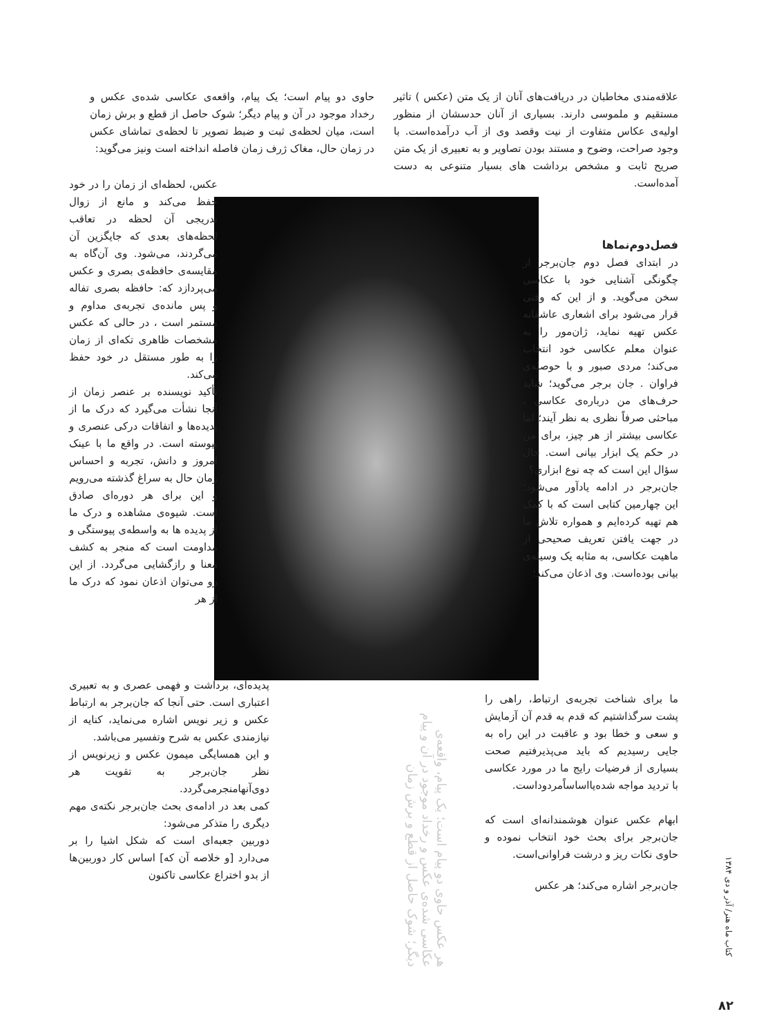علاقه‌مندی مخاطبان در دریافت‌های آنان از یک متن (عکس ) تاثیر مستقیم و ملموسی دارند. بسیاری از آنان حدسشان از منظور اولیه‌ی عکاس متفاوت از نیت وقصد وی از آب درآمده‌است. با وجود صراحت، وضوح و مستند بودن تصاویر و به تعبیری از یک متن صریح ثابت و مشخص برداشت های بسیار متنوعی به دست آمده‌است.
حاوی دو پیام است؛ یک پیام، واقعه‌ی عکاسی شده‌ی عکس و رخداد موجود در آن و پیام دیگر؛ شوک حاصل از قطع و برش زمان است، میان لحظه‌ی ثبت و ضبط تصویر تا لحظه‌ی تماشای عکس در زمان حال، مغاک ژرف زمان فاصله انداخته است ونیز می‌گوید:
فصل‌دوم‌نماها
در ابتدای فصل دوم جان‌برجر از چگونگی آشنایی خود با عکاسی سخن می‌گوید. و از این که وقتی قرار می‌شود برای اشعاری عاشقانه عکس تهیه نماید، ژان‌مور را به عنوان معلم عکاسی خود انتخاب می‌کند؛ مردی صبور و با حوصله‌ی فراوان . جان برجر می‌گوید؛ شاید حرف‌های من درباره‌ی عکاسی ، مباحثی صرفاً نظری به نظر آیند؛ اما عکاسی بیشتر از هر چیز، برای من در حکم یک ابزار بیانی است. حال سؤال این است که چه نوع ابزاری؟
جان‌برجر در ادامه یادآور می‌شود؛ این چهارمین کتابی است که با کمک هم تهیه کرده‌ایم و همواره تلاش ما در جهت یافتن تعریف صحیحی از ماهیت عکاسی، به مثابه یک وسیله‌ی بیانی بوده‌است. وی اذعان می‌کند؛
عکس، لحظه‌ای از زمان را در خود حفظ می‌کند و مانع از زوال تدریجی آن لحظه در تعاقب لحظه‌های بعدی که جایگزین آن می‌گردند، می‌شود. وی آن‌گاه به مقایسه‌ی حافظه‌ی بصری و عکس می‌پردازد که: حافظه بصری تفاله و پس مانده‌ی تجربه‌ی مداوم و مستمر است ، در حالی که عکس مشخصات ظاهری تکه‌ای از زمان را به طور مستقل در خود حفظ می‌کند.
تأکید نویسنده بر عنصر زمان از آنجا نشأت می‌گیرد که درک ما از پدیده‌ها و اتفاقات درکی عنصری و پیوسته است. در واقع ما با عینک امروز و دانش، تجربه و احساس زمان حال به سراغ گذشته می‌رویم و این برای هر دوره‌ای صادق است. شیوه‌ی مشاهده و درک ما از پدیده ها به واسطه‌ی پیوستگی و مداومت است که منجر به کشف معنا و رازگشایی می‌گردد. از این رو می‌توان اذعان نمود که درک ما از هر
پدیده‌ای، برداشت و فهمی عصری و به تعبیری اعتباری است. حتی آنجا که جان‌برجر به ارتباط عکس و زیر نویس اشاره می‌نماید، کنایه از نیازمندی عکس به شرح وتفسیر می‌باشد.
و این همسایگی میمون عکس و زیرنویس از نظر جان‌برجر به تقویت هر دوی‌آنهامنجرمی‌گردد.
کمی بعد در ادامه‌ی بحث جان‌برجر نکته‌ی مهم دیگری را متذکر می‌شود:
دوربین جعبه‌ای است که شکل اشیا را بر می‌دارد [و خلاصه آن که] اساس کار دوربین‌ها از بدو اختراع عکاسی تاکنون
هر عکس حاوی دو پیام است؛ یک پیام، واقعه‌ی عکاسی شده‌ی عکس و رخداد موجود در آن و پیام دیگر؛ شوک حاصل از قطع و برش زمان
ما برای شناخت تجربه‌ی ارتباط، راهی را پشت سرگذاشتیم که قدم به قدم آن آزمایش و سعی و خطا بود و عاقبت در این راه به جایی رسیدیم که باید می‌پذیرفتیم صحت بسیاری از فرضیات رایج ما در مورد عکاسی با تردید مواجه شده‌یااساساًمردوداست.
ابهام عکس عنوان هوشمندانه‌ای است که جان‌برجر برای بحث خود انتخاب نموده و حاوی نکات ریز و درشت فراوانی‌است.
جان‌برجر اشاره می‌کند؛ هر عکس
کتاب ماه هنر/ آذر و دی ۱۳۸۴
۸۲